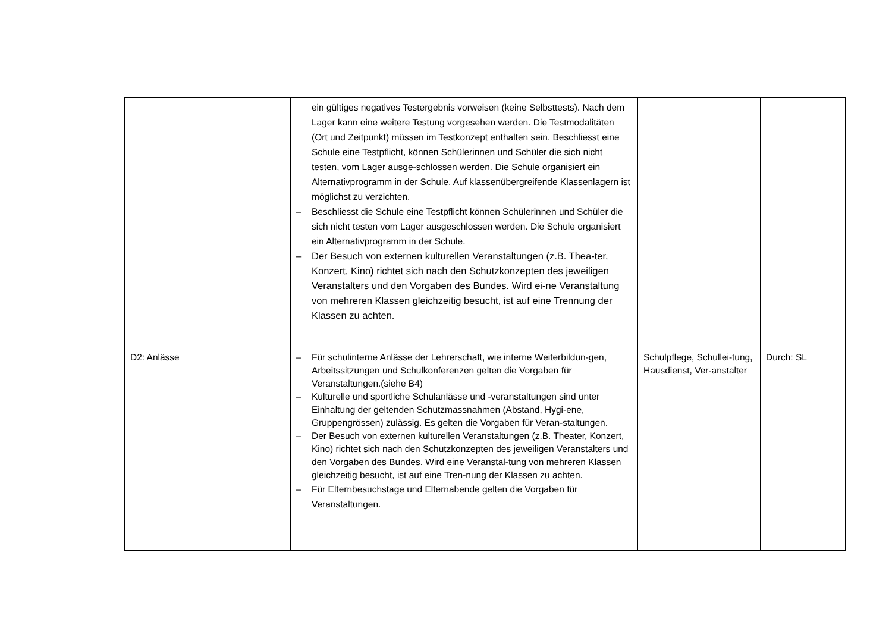| | ein gültiges negatives Testergebnis vorweisen (keine Selbsttests). Nach dem Lager kann eine weitere Testung vorgesehen werden. Die Testmodalitäten (Ort und Zeitpunkt) müssen im Testkonzept enthalten sein. Beschliesst eine Schule eine Testpflicht, können Schülerinnen und Schüler die sich nicht testen, vom Lager ausge-schlossen werden. Die Schule organisiert ein Alternativprogramm in der Schule. Auf klassenübergreifende Klassenlagern ist möglichst zu verzichten. – Beschliesst die Schule eine Testpflicht können Schülerinnen und Schüler die sich nicht testen vom Lager ausgeschlossen werden. Die Schule organisiert ein Alternativprogramm in der Schule. – Der Besuch von externen kulturellen Veranstaltungen (z.B. Thea-ter, Konzert, Kino) richtet sich nach den Schutzkonzepten des jeweiligen Veranstalters und den Vorgaben des Bundes. Wird ei-ne Veranstaltung von mehreren Klassen gleichzeitig besucht, ist auf eine Trennung der Klassen zu achten. | | |
| D2: Anlässe | – Für schulinterne Anlässe der Lehrerschaft, wie interne Weiterbildun-gen, Arbeitssitzungen und Schulkonferenzen gelten die Vorgaben für Veranstaltungen.(siehe B4) – Kulturelle und sportliche Schulanlässe und -veranstaltungen sind unter Einhaltung der geltenden Schutzmassnahmen (Abstand, Hygi-ene, Gruppengrössen) zulässig. Es gelten die Vorgaben für Veran-staltungen. – Der Besuch von externen kulturellen Veranstaltungen (z.B. Theater, Konzert, Kino) richtet sich nach den Schutzkonzepten des jeweiligen Veranstalters und den Vorgaben des Bundes. Wird eine Veranstal-tung von mehreren Klassen gleichzeitig besucht, ist auf eine Tren-nung der Klassen zu achten. – Für Elternbesuchstage und Elternabende gelten die Vorgaben für Veranstaltungen. | Schulpflege, Schullei-tung, Hausdienst, Ver-anstalter | Durch: SL |